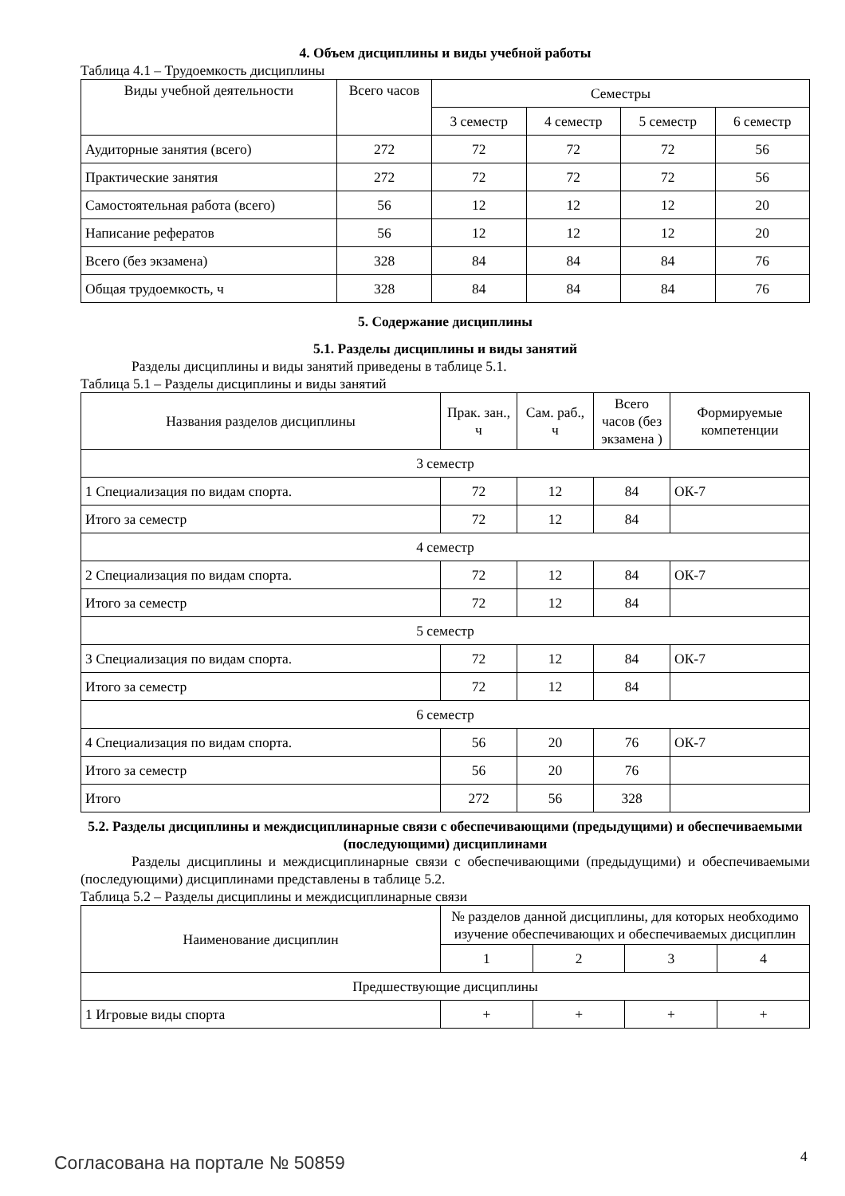4. Объем дисциплины и виды учебной работы
Таблица 4.1 – Трудоемкость дисциплины
| Виды учебной деятельности | Всего часов | Семестры | | | |
| | | 3 семестр | 4 семестр | 5 семестр | 6 семестр |
| Аудиторные занятия (всего) | 272 | 72 | 72 | 72 | 56 |
| Практические занятия | 272 | 72 | 72 | 72 | 56 |
| Самостоятельная работа (всего) | 56 | 12 | 12 | 12 | 20 |
| Написание рефератов | 56 | 12 | 12 | 12 | 20 |
| Всего (без экзамена) | 328 | 84 | 84 | 84 | 76 |
| Общая трудоемкость, ч | 328 | 84 | 84 | 84 | 76 |
5. Содержание дисциплины
5.1. Разделы дисциплины и виды занятий
Разделы дисциплины и виды занятий приведены в таблице 5.1.
Таблица 5.1 – Разделы дисциплины и виды занятий
| Названия разделов дисциплины | Прак. зан., ч | Сам. раб., ч | Всего часов (без экзамена ) | Формируемые компетенции |
| 3 семестр | | | | |
| 1 Специализация по видам спорта. | 72 | 12 | 84 | ОК-7 |
| Итого за семестр | 72 | 12 | 84 | |
| 4 семестр | | | | |
| 2 Специализация по видам спорта. | 72 | 12 | 84 | ОК-7 |
| Итого за семестр | 72 | 12 | 84 | |
| 5 семестр | | | | |
| 3 Специализация по видам спорта. | 72 | 12 | 84 | ОК-7 |
| Итого за семестр | 72 | 12 | 84 | |
| 6 семестр | | | | |
| 4 Специализация по видам спорта. | 56 | 20 | 76 | ОК-7 |
| Итого за семестр | 56 | 20 | 76 | |
| Итого | 272 | 56 | 328 | |
5.2. Разделы дисциплины и междисциплинарные связи с обеспечивающими (предыдущими) и обеспечиваемыми (последующими) дисциплинами
Разделы дисциплины и междисциплинарные связи с обеспечивающими (предыдущими) и обеспечиваемыми (последующими) дисциплинами представлены в таблице 5.2.
Таблица 5.2 – Разделы дисциплины и междисциплинарные связи
| Наименование дисциплин | № разделов данной дисциплины, для которых необходимо изучение обеспечивающих и обеспечиваемых дисциплин | | | |
| | 1 | 2 | 3 | 4 |
| Предшествующие дисциплины | | | | |
| 1 Игровые виды спорта | + | + | + | + |
Согласована на портале № 50859 4